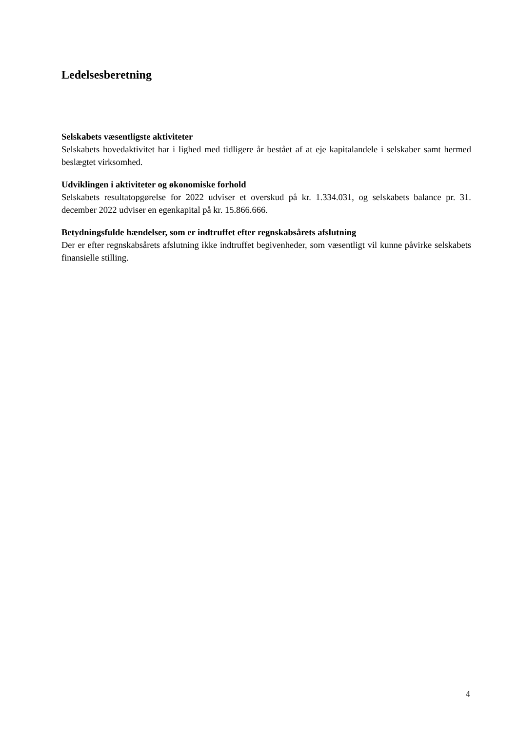Ledelsesberetning
Selskabets væsentligste aktiviteter
Selskabets hovedaktivitet har i lighed med tidligere år bestået af at eje kapitalandele i selskaber samt hermed beslægtet virksomhed.
Udviklingen i aktiviteter og økonomiske forhold
Selskabets resultatopgørelse for 2022 udviser et overskud på kr. 1.334.031, og selskabets balance pr. 31. december 2022 udviser en egenkapital på kr. 15.866.666.
Betydningsfulde hændelser, som er indtruffet efter regnskabsårets afslutning
Der er efter regnskabsårets afslutning ikke indtruffet begivenheder, som væsentligt vil kunne påvirke selskabets finansielle stilling.
4